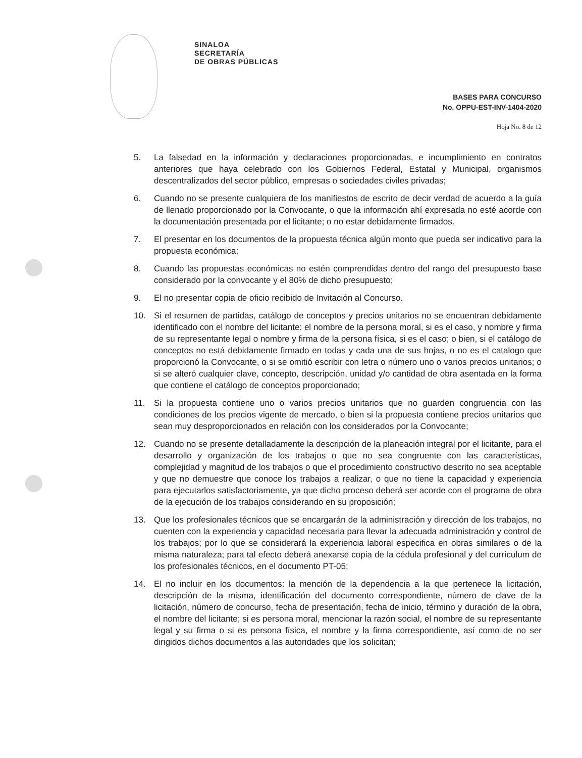SINALOA
SECRETARÍA
DE OBRAS PÚBLICAS
BASES PARA CONCURSO
No. OPPU-EST-INV-1404-2020
Hoja No. 8 de 12
5. La falsedad en la información y declaraciones proporcionadas, e incumplimiento en contratos anteriores que haya celebrado con los Gobiernos Federal, Estatal y Municipal, organismos descentralizados del sector público, empresas o sociedades civiles privadas;
6. Cuando no se presente cualquiera de los manifiestos de escrito de decir verdad de acuerdo a la guía de llenado proporcionado por la Convocante, o que la información ahí expresada no esté acorde con la documentación presentada por el licitante; o no estar debidamente firmados.
7. El presentar en los documentos de la propuesta técnica algún monto que pueda ser indicativo para la propuesta económica;
8. Cuando las propuestas económicas no estén comprendidas dentro del rango del presupuesto base considerado por la convocante y el 80% de dicho presupuesto;
9. El no presentar copia de oficio recibido de Invitación al Concurso.
10. Si el resumen de partidas, catálogo de conceptos y precios unitarios no se encuentran debidamente identificado con el nombre del licitante: el nombre de la persona moral, si es el caso, y nombre y firma de su representante legal o nombre y firma de la persona física, si es el caso; o bien, si el catálogo de conceptos no está debidamente firmado en todas y cada una de sus hojas, o no es el catalogo que proporcionó la Convocante, o si se omitió escribir con letra o número uno o varios precios unitarios; o si se alteró cualquier clave, concepto, descripción, unidad y/o cantidad de obra asentada en la forma que contiene el catálogo de conceptos proporcionado;
11. Si la propuesta contiene uno o varios precios unitarios que no guarden congruencia con las condiciones de los precios vigente de mercado, o bien si la propuesta contiene precios unitarios que sean muy desproporcionados en relación con los considerados por la Convocante;
12. Cuando no se presente detalladamente la descripción de la planeación integral por el licitante, para el desarrollo y organización de los trabajos o que no sea congruente con las características, complejidad y magnitud de los trabajos o que el procedimiento constructivo descrito no sea aceptable y que no demuestre que conoce los trabajos a realizar, o que no tiene la capacidad y experiencia para ejecutarlos satisfactoriamente, ya que dicho proceso deberá ser acorde con el programa de obra de la ejecución de los trabajos considerando en su proposición;
13. Que los profesionales técnicos que se encargarán de la administración y dirección de los trabajos, no cuenten con la experiencia y capacidad necesaria para llevar la adecuada administración y control de los trabajos; por lo que se considerará la experiencia laboral especifica en obras similares o de la misma naturaleza; para tal efecto deberá anexarse copia de la cédula profesional y del currículum de los profesionales técnicos, en el documento PT-05;
14. El no incluir en los documentos: la mención de la dependencia a la que pertenece la licitación, descripción de la misma, identificación del documento correspondiente, número de clave de la licitación, número de concurso, fecha de presentación, fecha de inicio, término y duración de la obra, el nombre del licitante; si es persona moral, mencionar la razón social, el nombre de su representante legal y su firma o si es persona física, el nombre y la firma correspondiente, así como de no ser dirigidos dichos documentos a las autoridades que los solicitan;